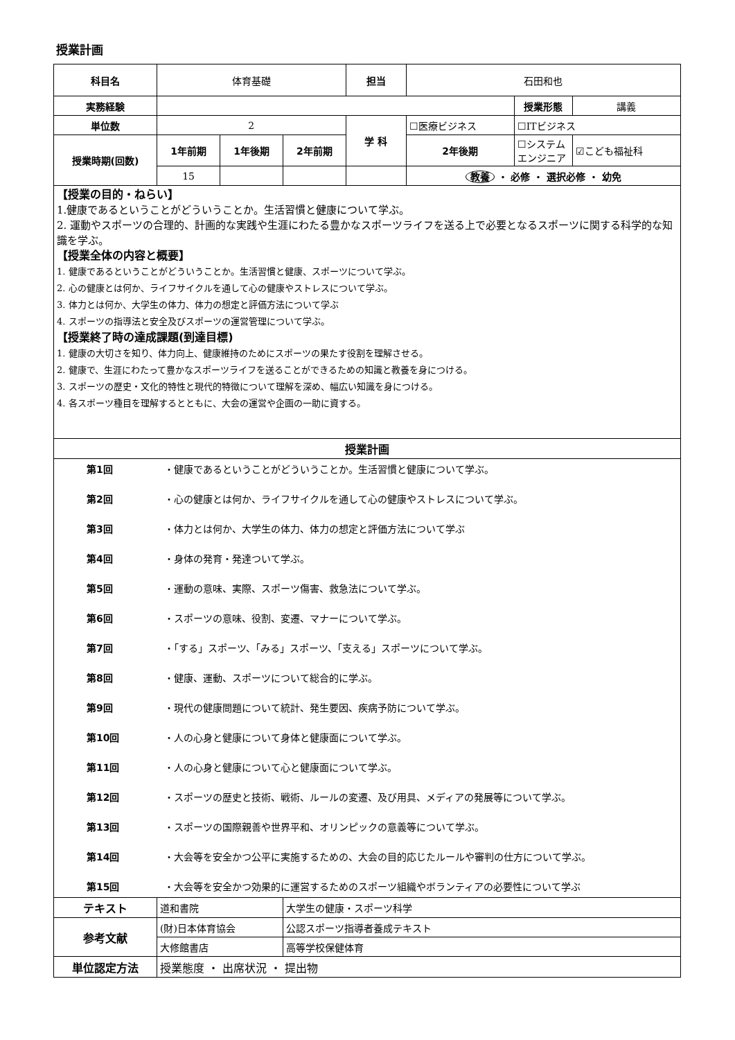授業計画
| 科目名 | 体育基礎 | | | 担当 | 石田和也 | | |
| 実務経験 | | | | | | 授業形態 | 講義 |
| 単位数 | 2 | | | 学 科 | ☐医療ビジネス | ☐ITビジネス | |
| 授業時期(回数) | 1年前期 | 1年後期 | 2年前期 | | 2年後期 | ☐システムエンジニア | ☑こども福祉科 |
| | 15 | | | | 教養 ・ 必修 ・ 選択必修 ・ 幼免 | | |
| 【授業の目的・ねらい】 1.健康であるということがどういうことか。生活習慣と健康について学ぶ。 2. 運動やスポーツの合理的、計画的な実践や生涯にわたる豊かなスポーツライフを送る上で必要となるスポーツに関する科学的な知識を学ぶ。 【授業全体の内容と概要】 1. 健康であるということがどういうことか。生活習慣と健康、スポーツについて学ぶ。 2. 心の健康とは何か、ライフサイクルを通して心の健康やストレスについて学ぶ。 3. 体力とは何か、大学生の体力、体力の想定と評価方法について学ぶ 4. スポーツの指導法と安全及びスポーツの運営管理について学ぶ。 【授業終了時の達成課題(到達目標) 1. 健康の大切さを知り、体力向上、健康維持のためにスポーツの果たす役割を理解させる。 2. 健康で、生涯にわたって豊かなスポーツライフを送ることができるための知識と教養を身につける。 3. スポーツの歴史・文化的特性と現代的特徴について理解を深め、幅広い知識を身につける。 4. 各スポーツ種目を理解するとともに、大会の運営や企画の一助に資する。 | | | | | | | |
| 授業計画 | | | | | | | |
| 第1回 ・健康であるということがどういうことか。生活習慣と健康について学ぶ。 第2回 ・心の健康とは何か、ライフサイクルを通して心の健康やストレスについて学ぶ。 第3回 ・体力とは何か、大学生の体力、体力の想定と評価方法について学ぶ 第4回 ・身体の発育・発達ついて学ぶ。 第5回 ・運動の意味、実際、スポーツ傷害、救急法について学ぶ。 第6回 ・スポーツの意味、役割、変遷、マナーについて学ぶ。 第7回 ・「する」スポーツ、「みる」スポーツ、「支える」スポーツについて学ぶ。 第8回 ・健康、運動、スポーツについて総合的に学ぶ。 第9回 ・現代の健康問題について統計、発生要因、疾病予防について学ぶ。 第10回 ・人の心身と健康について身体と健康面について学ぶ。 第11回 ・人の心身と健康について心と健康面について学ぶ。 第12回 ・スポーツの歴史と技術、戦術、ルールの変遷、及び用具、メディアの発展等について学ぶ。 第13回 ・スポーツの国際親善や世界平和、オリンピックの意義等について学ぶ。 第14回 ・大会等を安全かつ公平に実施するための、大会の目的応じたルールや審判の仕方について学ぶ。 第15回 ・大会等を安全かつ効果的に運営するためのスポーツ組織やボランティアの必要性について学ぶ | | | | | | | |
| テキスト | 道和書院 | | 大学生の健康・スポーツ科学 | | | | |
| 参考文献 | (財)日本体育協会 | | 公認スポーツ指導者養成テキスト | | | | |
| | 大修館書店 | | 高等学校保健体育 | | | | |
| 単位認定方法 | 授業態度 ・ 出席状況 ・ 提出物 | | | | | | |